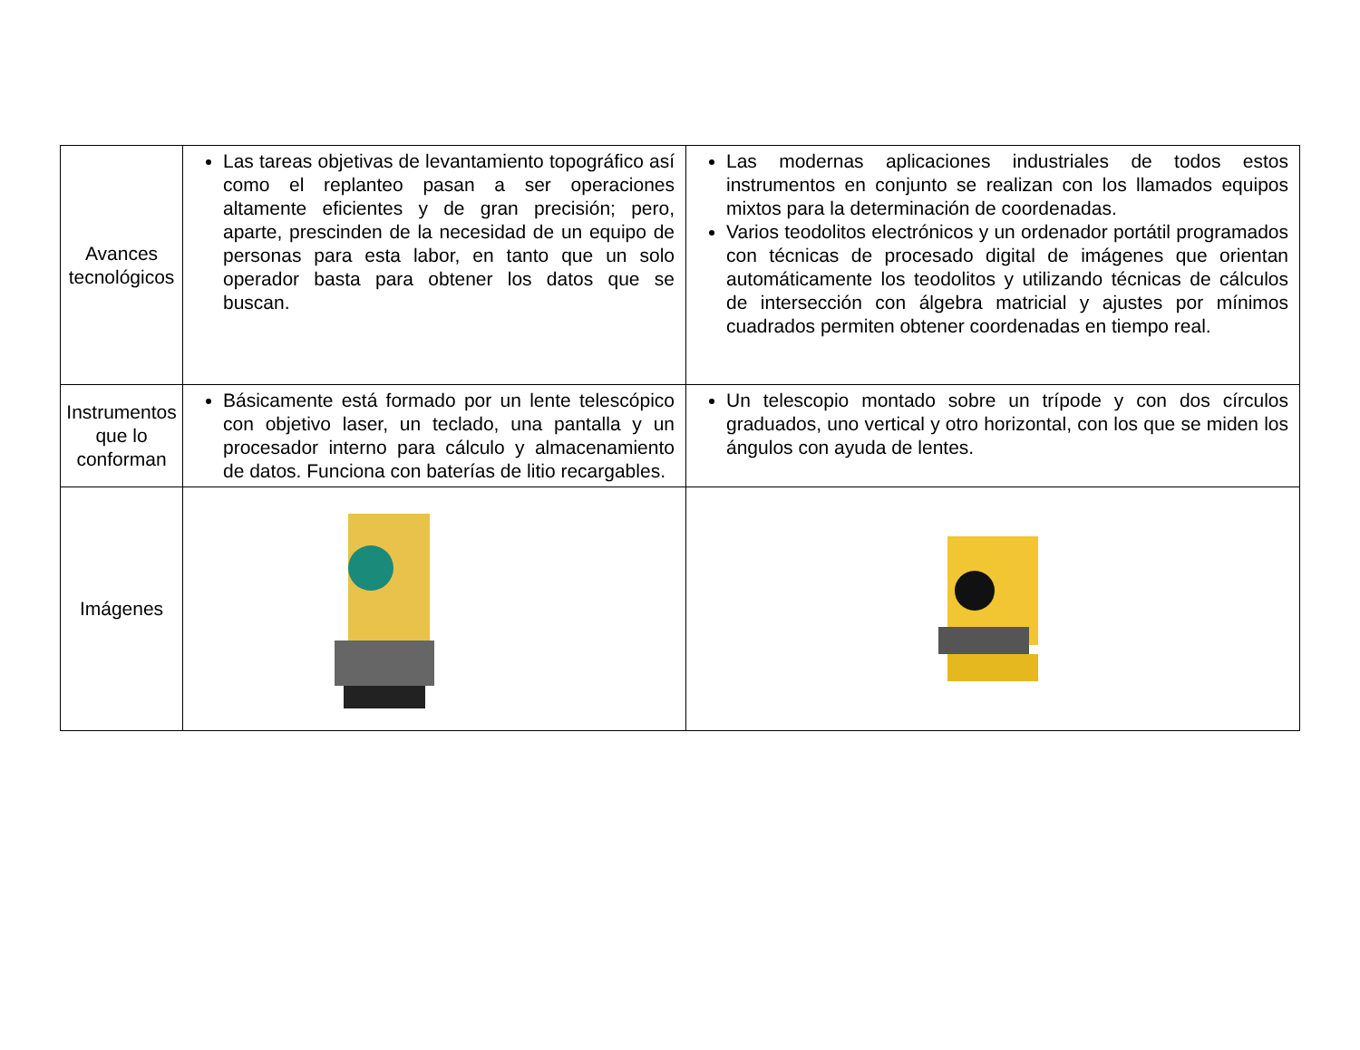| Avances tecnológicos | Las tareas objetivas de levantamiento topográfico así como el replanteo pasan a ser operaciones altamente eficientes y de gran precisión; pero, aparte, prescinden de la necesidad de un equipo de personas para esta labor, en tanto que un solo operador basta para obtener los datos que se buscan. | Las modernas aplicaciones industriales de todos estos instrumentos en conjunto se realizan con los llamados equipos mixtos para la determinación de coordenadas. Varios teodolitos electrónicos y un ordenador portátil programados con técnicas de procesado digital de imágenes que orientan automáticamente los teodolitos y utilizando técnicas de cálculos de intersección con álgebra matricial y ajustes por mínimos cuadrados permiten obtener coordenadas en tiempo real. |
| Instrumentos que lo conforman | Básicamente está formado por un lente telescópico con objetivo laser, un teclado, una pantalla y un procesador interno para cálculo y almacenamiento de datos. Funciona con baterías de litio recargables. | Un telescopio montado sobre un trípode y con dos círculos graduados, uno vertical y otro horizontal, con los que se miden los ángulos con ayuda de lentes. |
| Imágenes | | |